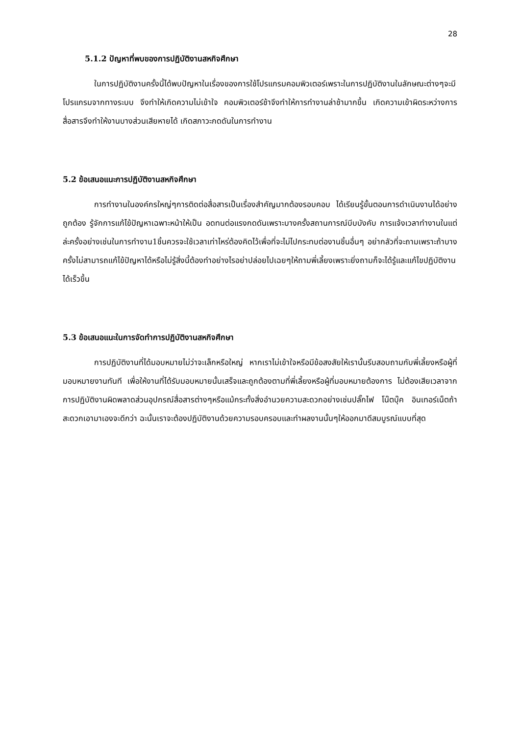28
5.1.2 ปัญหาที่พบของการปฏิบัติงานสหกิจศึกษา
ในการปฏิบัติงานครั้งนี้ได้พบปัญหาในเรื่องของการใช้โปรแกรมคอมพิวเตอร์เพราะในการปฏิบัติงานในลักษณะต่างๆจะมีโปรแกรมจากทางระบบ จึงทำให้เกิดความไม่เข้าใจ คอมพิวเตอร์ช้าจึงทำให้การทำงานล่าช้ามากขึ้น เกิดความเข้าผิดระหว่างการสื่อสารจึงทำให้งานบางส่วนเสียหายได้ เกิดสภาวะกดดันในการทำงาน
5.2 ข้อเสนอแนะการปฏิบัติงานสหกิจศึกษา
การทำงานในองค์กรใหญ่ๆการติดต่อสื่อสารเป็นเรื่องสำคัญมากต้องรอบคอบ ได้เรียนรู้ขั้นตอนการดำเนินงานได้อย่างถูกต้อง รู้จักการแก้ไข้ปัญหาเฉพาะหน้าให้เป็น อดทนต่อแรงกดดันเพราะบางครั้งสถานการณ์บีบบังคับ การแจ้งเวลาทำงานในแต่ล่ะครั้งอย่างเช่นในการทำงาน1ชิ้นควรจะใช้เวลาเท่าไหร่ต้องคิดไว้เพื่อที่จะไม่ไปกระทบต่องานชิ้นอื่นๆ อย่ากลัวที่จะถามเพราะถ้าบางครั้งไม่สามารถแก้ไข้ปัญหาได้หรือไม่รู้สิ่งนี้ต้องทำอย่างไรอย่าปล่อยไปเฉยๆให้ถามพี่เลี้ยงเพราะยิ่งถามก็จะได้รู้และแก้ไขปฏิบัติงานได้เร็วขึ้น
5.3 ข้อเสนอแนะในการจัดทำการปฏิบัติงานสหกิจศึกษา
การปฏิบัติงานที่ได้มอบหมายไม่ว่าจะเล็กหรือใหญ่ หากเราไม่เข้าใจหรือมีข้อสงสัยให้เรานั้นรีบสอบถามกับพี่เลี้ยงหรือผู้ที่มอบหมายงานทันที เพื่อให้งานที่ได้รับมอบหมายนั้นเสร็จและถูกต้องตามที่พี่เลี้ยงหรือผู้ที่มอบหมายต้องการ ไม่ต้องเสียเวลาจากการปฏิบัติงานผิดพลาดส่วนอุปกรณ์สื่อสารต่างๆหรือแม้กระทั้งสิ่งอำนวยความสะดวกอย่างเช่นปลั๊กไฟ โน๊ตบุ๊ค อินเทอร์เน็ตถ้าสะดวกเอามาเองจะดีกว่า ฉะนั้นเราจะต้องปฏิบัติงานด้วยความรอบครอบและทำผลงานนั้นๆให้ออกมาดีสมบูรณ์แบบที่สุด